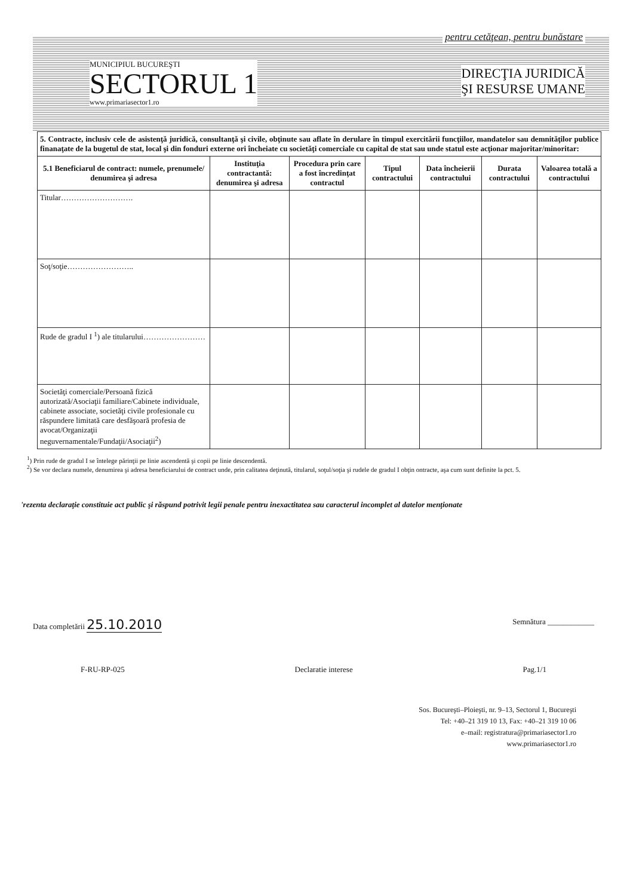pentru cetăţean, pentru bunăstare
MUNICIPIUL BUCUREŞTI
SECTORUL 1
www.primariasector1.ro
DIRECŢIA JURIDICĂ
ŞI RESURSE UMANE
| 5. Contracte, inclusiv cele de asistenţă juridică, consultanţă şi civile, obţinute sau aflate în derulare în timpul exercitării funcţiilor, mandatelor sau demnităţilor publice finanaţate de la bugetul de stat, local şi din fonduri externe ori încheiate cu societăţi comerciale cu capital de stat sau unde statul este acţionar majoritar/minoritar: | | | | | | |
| 5.1 Beneficiarul de contract: numele, prenumele/ denumirea şi adresa | Instituţia contractantă: denumirea şi adresa | Procedura prin care a fost încredinţat contractul | Tipul contractului | Data încheierii contractului | Durata contractului | Valoarea totală a contractului |
| Titular………………………. | | | | | | |
| Soţ/soţie…………………….. | | | | | | |
| Rude de gradul I <sup>1</sup>) ale titularului…………………… | | | | | | |
| Societăţi comerciale/Persoană fizică autorizată/Asociaţii familiare/Cabinete individuale, cabinete associate, societăţi civile profesionale cu răspundere limitată care desfăşoară profesia de avocat/Organizaţii neguvernamentale/Fundaţii/Asociaţii<sup>2</sup>) | | | | | | |
<sup>1</sup>) Prin rude de gradul I se întelege părinţii pe linie ascendentă şi copii pe linie descendentă.
<sup>2</sup>) Se vor declara numele, denumirea şi adresa beneficiarului de contract unde, prin calitatea deţinută, titularul, soţul/soţia şi rudele de gradul I obţin ontracte, aşa cum sunt definite la pct. 5.
'rezenta declaraţie constituie act public şi răspund potrivit legii penale pentru inexactitatea sau caracterul incomplet al datelor menţionate
Data completării 25.10.2010
Semnătura ____________
F-RU-RP-025 Declaratie interese Pag.1/1
Sos. Bucureşti–Ploieşti, nr. 9–13, Sectorul 1, Bucureşti
Tel: +40–21 319 10 13, Fax: +40–21 319 10 06
e–mail: registratura@primariasector1.ro
www.primariasector1.ro